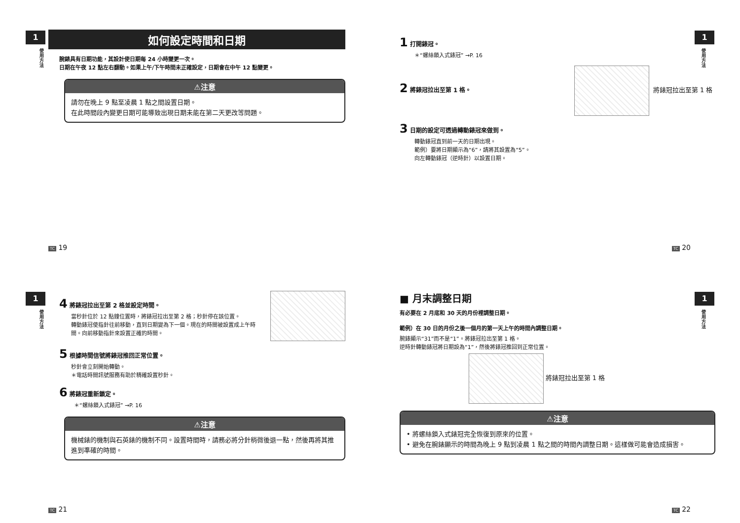1
使用方法
如何設定時間和日期
腕錶具有日期功能，其設計使日期每 24 小時變更一次。
日期在午夜 12 點左右翻動。如果上午/下午時間未正確設定，日期會在中午 12 點變更。
⚠注意
請勿在晚上 9 點至凌晨 1 點之間設置日期。
在此時間段內變更日期可能導致出現日期未能在第二天更改等問題。
TC 19
1
使用方法
1 打開錶冠。
＊“螺絲鎖入式錶冠” →P. 16
2 將錶冠拉出至第 1 格。 將錶冠拉出至第 1 格
3 日期的設定可透過轉動錶冠來做到。
轉動錶冠直到前一天的日期出現。
範例）要將日期顯示為“6”，請將其設置為“5”。
向左轉動錶冠（逆時針）以設置日期。
TC 20
1
使用方法
4 將錶冠拉出至第 2 格並設定時間。
當秒針位於 12 點鐘位置時，將錶冠拉出至第 2 格；秒針停在該位置。
轉動錶冠使指針往前移動，直到日期變為下一個。現在的時間被設置成上午時間。向前移動指針來設置正確的時間。
5 根據時間信號將錶冠推回正常位置。
秒針會立刻開始轉動。
＊電話時間訊號服務有助於精確設置秒針。
6 將錶冠重新鎖定。
＊“螺絲鎖入式錶冠” →P. 16
⚠注意
機械錶的機制與石英錶的機制不同。設置時間時，請務必將分針稍微後退一點，然後再將其推進到準確的時間。
TC 21
1
使用方法
■ 月末調整日期
有必要在 2 月底和 30 天的月份裡調整日期。
範例）在 30 日的月份之後一個月的第一天上午的時間內調整日期。
腕錶顯示“31”而不是“1”。將錶冠拉出至第 1 格。
逆時針轉動錶冠將日期設為“1”，然後將錶冠推回到正常位置。
將錶冠拉出至第 1 格
⚠注意
• 將螺絲鎖入式錶冠完全恢復到原來的位置。
• 避免在腕錶顯示的時間為晚上 9 點到凌晨 1 點之間的時間內調整日期。這樣做可能會造成損害。
TC 22